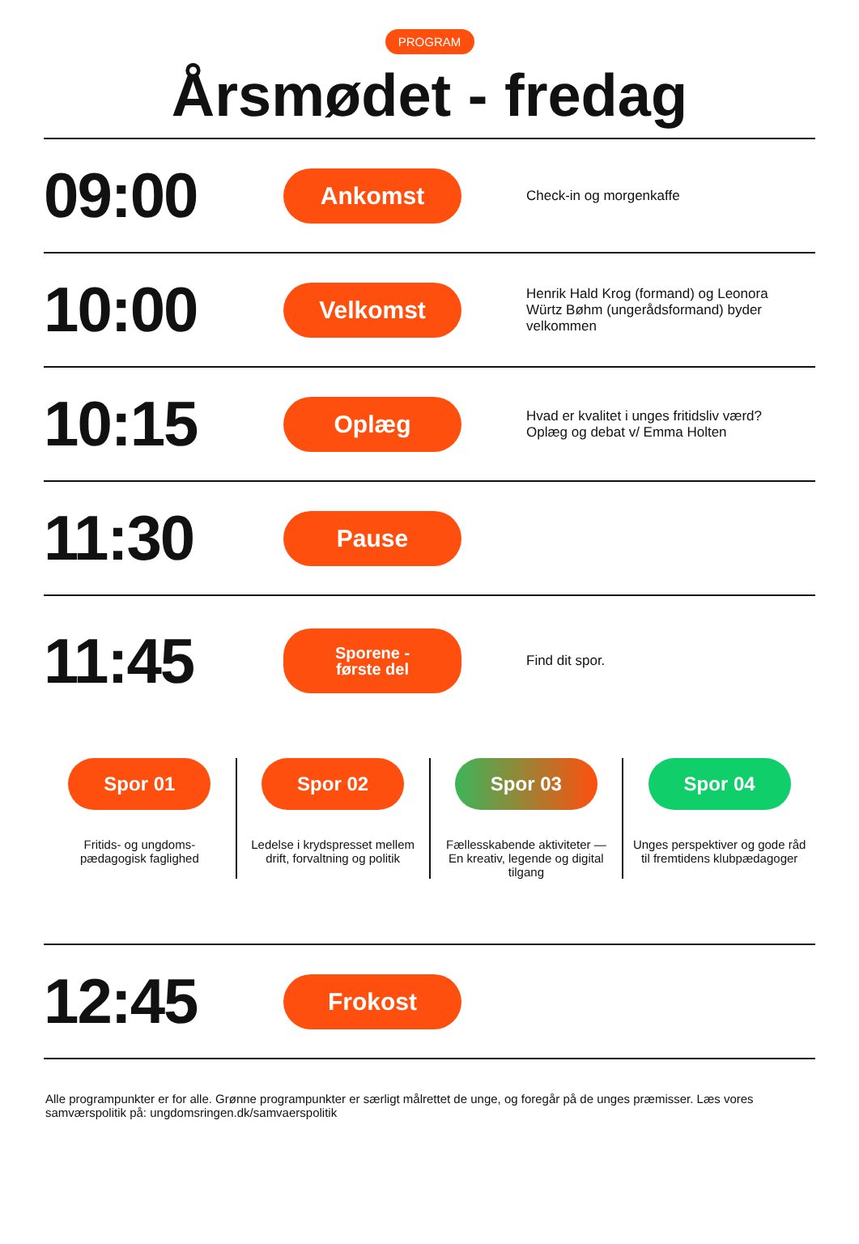PROGRAM
Årsmødet - fredag
09:00
Ankomst
Check-in og morgenkaffe
10:00
Velkomst
Henrik Hald Krog (formand) og Leonora Würtz Bøhm (ungerådsformand) byder velkommen
10:15
Oplæg
Hvad er kvalitet i unges fritidsliv værd? Oplæg og debat v/ Emma Holten
11:30
Pause
11:45
Sporene -
første del
Find dit spor.
Spor 01
Fritids- og ungdoms-
pædagogisk faglighed
Spor 02
Ledelse i krydspresset mellem drift, forvaltning og politik
Spor 03
Fællesskabende aktiviteter — En kreativ, legende og digital tilgang
Spor 04
Unges perspektiver og gode råd til fremtidens klubpædagoger
12:45
Frokost
Alle programpunkter er for alle. Grønne programpunkter er særligt målrettet de unge, og foregår på de unges præmisser. Læs vores samværspolitik på: ungdomsringen.dk/samvaerspolitik